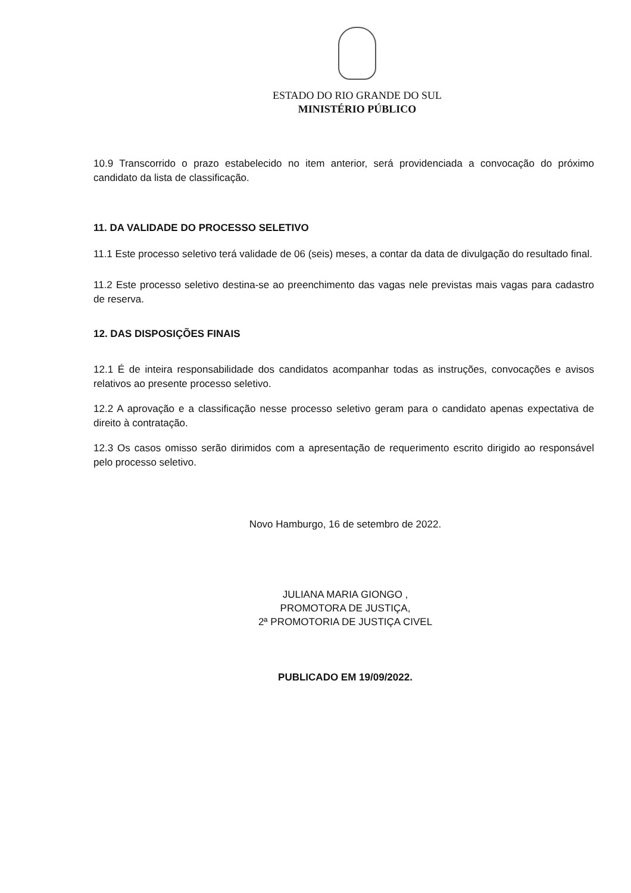ESTADO DO RIO GRANDE DO SUL
MINISTÉRIO PÚBLICO
10.9 Transcorrido o prazo estabelecido no item anterior, será providenciada a convocação do próximo candidato da lista de classificação.
11. DA VALIDADE DO PROCESSO SELETIVO
11.1 Este processo seletivo terá validade de 06 (seis) meses, a contar da data de divulgação do resultado final.
11.2 Este processo seletivo destina-se ao preenchimento das vagas nele previstas mais vagas para cadastro de reserva.
12. DAS DISPOSIÇÕES FINAIS
12.1 É de inteira responsabilidade dos candidatos acompanhar todas as instruções, convocações e avisos relativos ao presente processo seletivo.
12.2 A aprovação e a classificação nesse processo seletivo geram para o candidato apenas expectativa de direito à contratação.
12.3 Os casos omisso serão dirimidos com a apresentação de requerimento escrito dirigido ao responsável pelo processo seletivo.
Novo Hamburgo, 16 de setembro de 2022.
JULIANA MARIA GIONGO ,
PROMOTORA DE JUSTIÇA,
2ª PROMOTORIA DE JUSTIÇA CIVEL
PUBLICADO EM 19/09/2022.